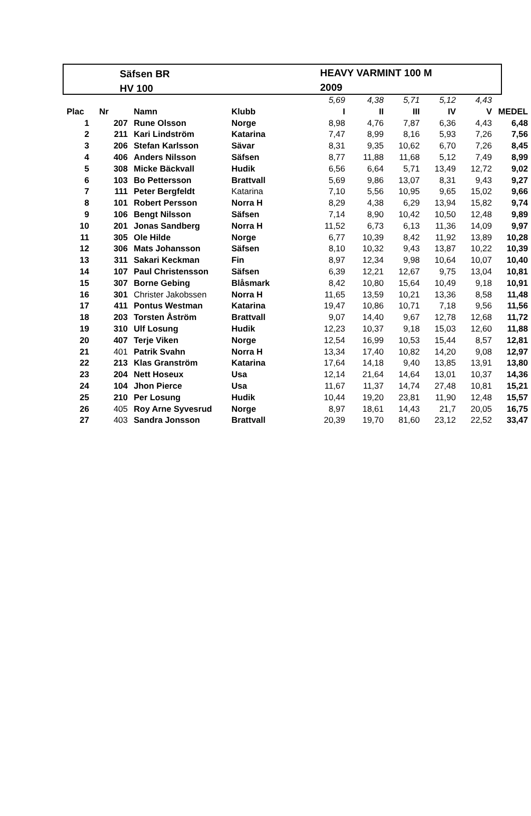Säfsen BR
HV 100
HEAVY VARMINT 100 M
2009
| | | | | 5,69 | 4,38 | 5,71 | 5,12 | 4,43 | |
| Plac | Nr | Namn | Klubb | I | II | III | IV | V | MEDEL |
| 1 | 207 | Rune Olsson | Norge | 8,98 | 4,76 | 7,87 | 6,36 | 4,43 | 6,48 |
| 2 | 211 | Kari Lindström | Katarina | 7,47 | 8,99 | 8,16 | 5,93 | 7,26 | 7,56 |
| 3 | 206 | Stefan Karlsson | Sävar | 8,31 | 9,35 | 10,62 | 6,70 | 7,26 | 8,45 |
| 4 | 406 | Anders Nilsson | Säfsen | 8,77 | 11,88 | 11,68 | 5,12 | 7,49 | 8,99 |
| 5 | 308 | Micke Bäckvall | Hudik | 6,56 | 6,64 | 5,71 | 13,49 | 12,72 | 9,02 |
| 6 | 103 | Bo Pettersson | Brattvall | 5,69 | 9,86 | 13,07 | 8,31 | 9,43 | 9,27 |
| 7 | 111 | Peter Bergfeldt | Katarina | 7,10 | 5,56 | 10,95 | 9,65 | 15,02 | 9,66 |
| 8 | 101 | Robert Persson | Norra H | 8,29 | 4,38 | 6,29 | 13,94 | 15,82 | 9,74 |
| 9 | 106 | Bengt Nilsson | Säfsen | 7,14 | 8,90 | 10,42 | 10,50 | 12,48 | 9,89 |
| 10 | 201 | Jonas Sandberg | Norra H | 11,52 | 6,73 | 6,13 | 11,36 | 14,09 | 9,97 |
| 11 | 305 | Ole Hilde | Norge | 6,77 | 10,39 | 8,42 | 11,92 | 13,89 | 10,28 |
| 12 | 306 | Mats Johansson | Säfsen | 8,10 | 10,32 | 9,43 | 13,87 | 10,22 | 10,39 |
| 13 | 311 | Sakari Keckman | Fin | 8,97 | 12,34 | 9,98 | 10,64 | 10,07 | 10,40 |
| 14 | 107 | Paul Christensson | Säfsen | 6,39 | 12,21 | 12,67 | 9,75 | 13,04 | 10,81 |
| 15 | 307 | Borne Gebing | Blåsmark | 8,42 | 10,80 | 15,64 | 10,49 | 9,18 | 10,91 |
| 16 | 301 | Christer Jakobssen | Norra H | 11,65 | 13,59 | 10,21 | 13,36 | 8,58 | 11,48 |
| 17 | 411 | Pontus Westman | Katarina | 19,47 | 10,86 | 10,71 | 7,18 | 9,56 | 11,56 |
| 18 | 203 | Torsten Åström | Brattvall | 9,07 | 14,40 | 9,67 | 12,78 | 12,68 | 11,72 |
| 19 | 310 | Ulf Losung | Hudik | 12,23 | 10,37 | 9,18 | 15,03 | 12,60 | 11,88 |
| 20 | 407 | Terje Viken | Norge | 12,54 | 16,99 | 10,53 | 15,44 | 8,57 | 12,81 |
| 21 | 401 | Patrik Svahn | Norra H | 13,34 | 17,40 | 10,82 | 14,20 | 9,08 | 12,97 |
| 22 | 213 | Klas Granström | Katarina | 17,64 | 14,18 | 9,40 | 13,85 | 13,91 | 13,80 |
| 23 | 204 | Nett Hoseux | Usa | 12,14 | 21,64 | 14,64 | 13,01 | 10,37 | 14,36 |
| 24 | 104 | Jhon Pierce | Usa | 11,67 | 11,37 | 14,74 | 27,48 | 10,81 | 15,21 |
| 25 | 210 | Per Losung | Hudik | 10,44 | 19,20 | 23,81 | 11,90 | 12,48 | 15,57 |
| 26 | 405 | Roy Arne Syvesrud | Norge | 8,97 | 18,61 | 14,43 | 21,7 | 20,05 | 16,75 |
| 27 | 403 | Sandra Jonsson | Brattvall | 20,39 | 19,70 | 81,60 | 23,12 | 22,52 | 33,47 |